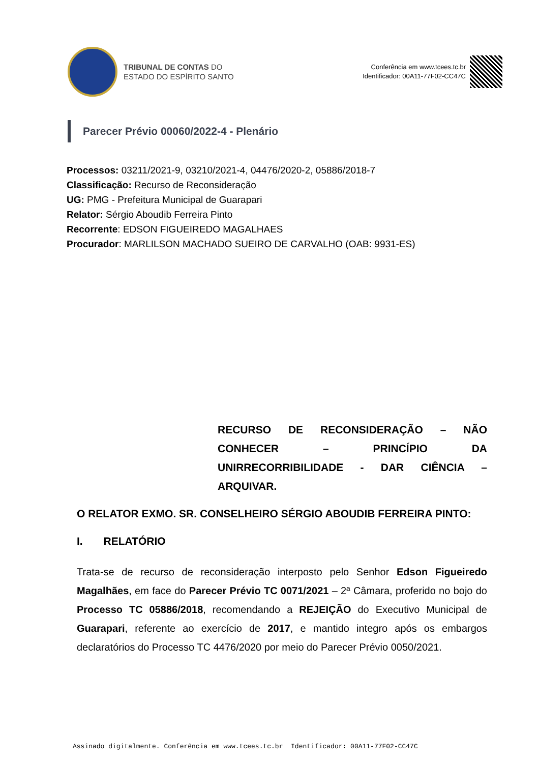TRIBUNAL DE CONTAS DO
ESTADO DO ESPÍRITO SANTO
Conferência em www.tcees.tc.br
Identificador: 00A11-77F02-CC47C
Parecer Prévio 00060/2022-4 - Plenário
Processos: 03211/2021-9, 03210/2021-4, 04476/2020-2, 05886/2018-7
Classificação: Recurso de Reconsideração
UG: PMG - Prefeitura Municipal de Guarapari
Relator: Sérgio Aboudib Ferreira Pinto
Recorrente: EDSON FIGUEIREDO MAGALHAES
Procurador: MARLILSON MACHADO SUEIRO DE CARVALHO (OAB: 9931-ES)
RECURSO DE RECONSIDERAÇÃO – NÃO CONHECER – PRINCÍPIO DA UNIRRECORRIBILIDADE - DAR CIÊNCIA – ARQUIVAR.
O RELATOR EXMO. SR. CONSELHEIRO SÉRGIO ABOUDIB FERREIRA PINTO:
I. RELATÓRIO
Trata-se de recurso de reconsideração interposto pelo Senhor Edson Figueiredo Magalhães, em face do Parecer Prévio TC 0071/2021 – 2ª Câmara, proferido no bojo do Processo TC 05886/2018, recomendando a REJEIÇÃO do Executivo Municipal de Guarapari, referente ao exercício de 2017, e mantido integro após os embargos declaratórios do Processo TC 4476/2020 por meio do Parecer Prévio 0050/2021.
Assinado digitalmente. Conferência em www.tcees.tc.br Identificador: 00A11-77F02-CC47C